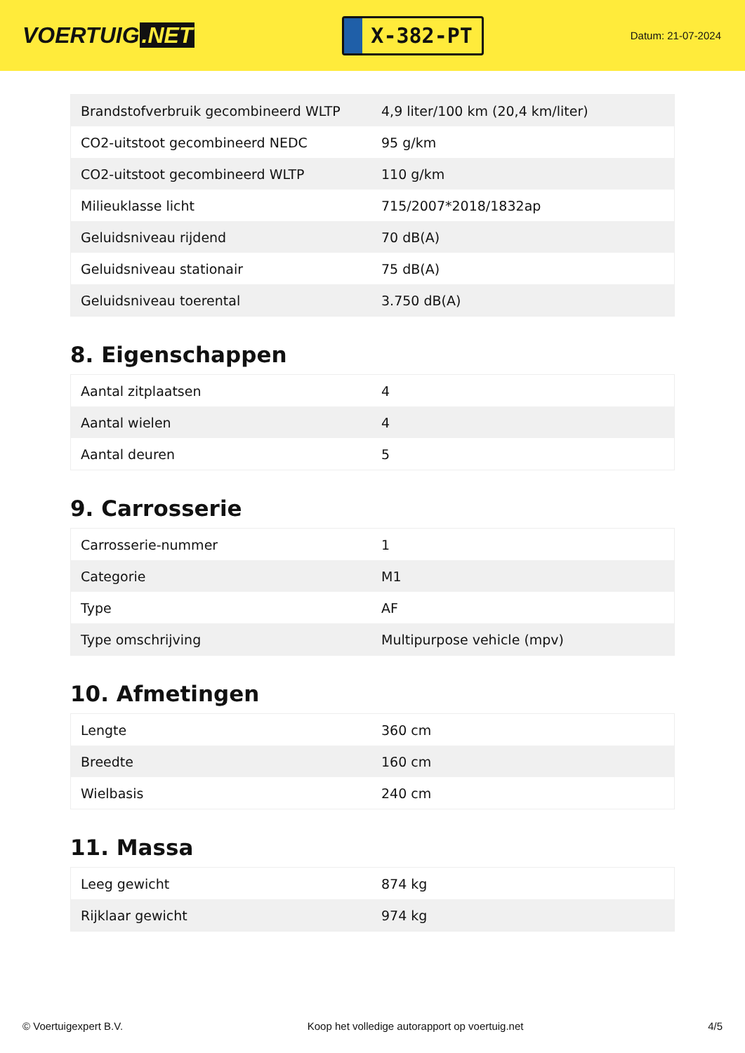VOERTUIG.NET
X-382-PT
Datum: 21-07-2024
| Brandstofverbruik gecombineerd WLTP | 4,9 liter/100 km (20,4 km/liter) |
| CO2-uitstoot gecombineerd NEDC | 95 g/km |
| CO2-uitstoot gecombineerd WLTP | 110 g/km |
| Milieuklasse licht | 715/2007*2018/1832ap |
| Geluidsniveau rijdend | 70 dB(A) |
| Geluidsniveau stationair | 75 dB(A) |
| Geluidsniveau toerental | 3.750 dB(A) |
8. Eigenschappen
| Aantal zitplaatsen | 4 |
| Aantal wielen | 4 |
| Aantal deuren | 5 |
9. Carrosserie
| Carrosserie-nummer | 1 |
| Categorie | M1 |
| Type | AF |
| Type omschrijving | Multipurpose vehicle (mpv) |
10. Afmetingen
| Lengte | 360 cm |
| Breedte | 160 cm |
| Wielbasis | 240 cm |
11. Massa
| Leeg gewicht | 874 kg |
| Rijklaar gewicht | 974 kg |
© Voertuigexpert B.V. Koop het volledige autorapport op voertuig.net 4/5